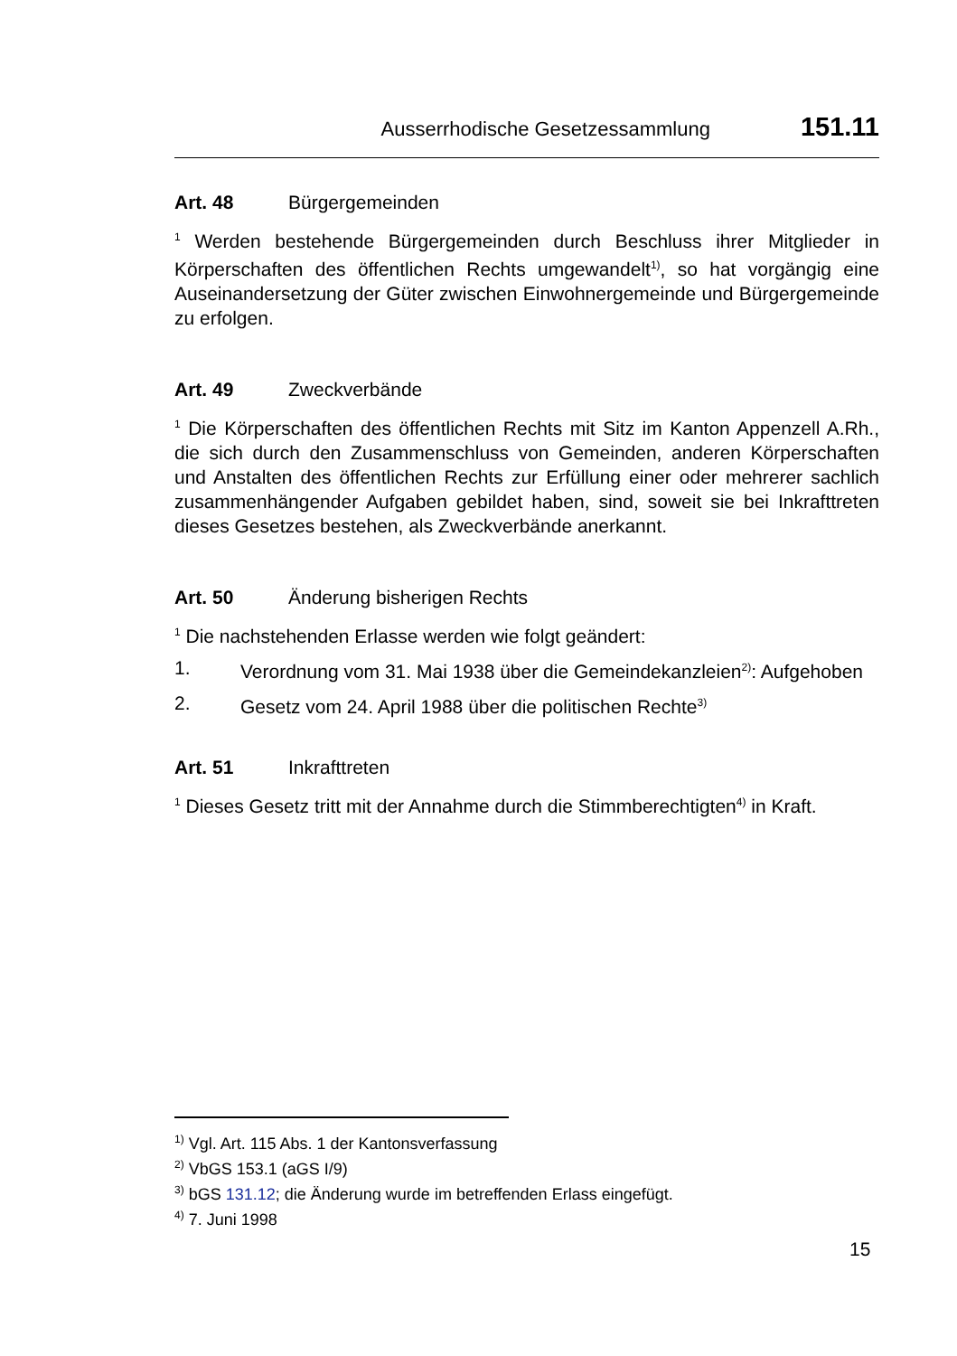Ausserrhodische Gesetzessammlung 151.11
Art. 48 Bürgergemeinden
<sup>1</sup> Werden bestehende Bürgergemeinden durch Beschluss ihrer Mitglieder in Körperschaften des öffentlichen Rechts umgewandelt<sup>1)</sup>, so hat vorgängig eine Auseinandersetzung der Güter zwischen Einwohnergemeinde und Bürgergemeinde zu erfolgen.
Art. 49 Zweckverbände
<sup>1</sup> Die Körperschaften des öffentlichen Rechts mit Sitz im Kanton Appenzell A.Rh., die sich durch den Zusammenschluss von Gemeinden, anderen Körperschaften und Anstalten des öffentlichen Rechts zur Erfüllung einer oder mehrerer sachlich zusammenhängender Aufgaben gebildet haben, sind, soweit sie bei Inkrafttreten dieses Gesetzes bestehen, als Zweckverbände anerkannt.
Art. 50 Änderung bisherigen Rechts
<sup>1</sup> Die nachstehenden Erlasse werden wie folgt geändert:
1. Verordnung vom 31. Mai 1938 über die Gemeindekanzleien<sup>2)</sup>: Aufgehoben
2. Gesetz vom 24. April 1988 über die politischen Rechte<sup>3)</sup>
Art. 51 Inkrafttreten
<sup>1</sup> Dieses Gesetz tritt mit der Annahme durch die Stimmberechtigten<sup>4)</sup> in Kraft.
<sup>1)</sup> Vgl. Art. 115 Abs. 1 der Kantonsverfassung
<sup>2)</sup> VbGS 153.1 (aGS I/9)
<sup>3)</sup> bGS 131.12; die Änderung wurde im betreffenden Erlass eingefügt.
<sup>4)</sup> 7. Juni 1998
15